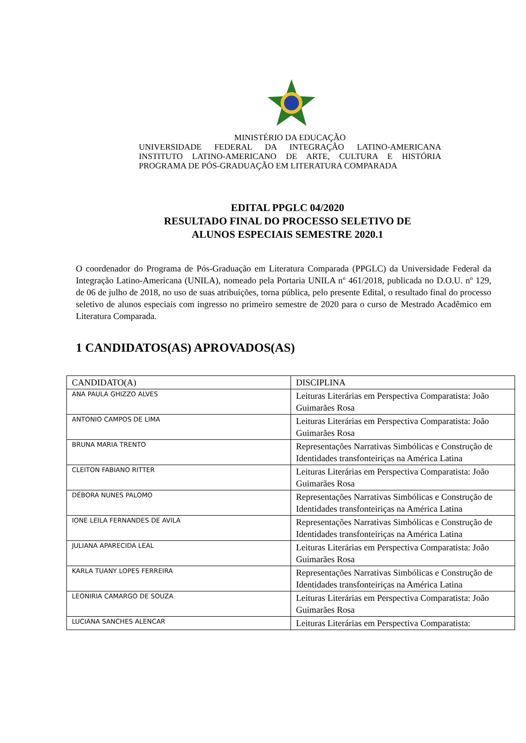MINISTÉRIO DA EDUCAÇÃO
UNIVERSIDADE FEDERAL DA INTEGRAÇÃO LATINO-AMERICANA INSTITUTO LATINO-AMERICANO DE ARTE, CULTURA E HISTÓRIA PROGRAMA DE PÓS-GRADUAÇÃO EM LITERATURA COMPARADA
EDITAL PPGLC 04/2020
RESULTADO FINAL DO PROCESSO SELETIVO DE
ALUNOS ESPECIAIS SEMESTRE 2020.1
O coordenador do Programa de Pós-Graduação em Literatura Comparada (PPGLC) da Universidade Federal da Integração Latino-Americana (UNILA), nomeado pela Portaria UNILA nº 461/2018, publicada no D.O.U. nº 129, de 06 de julho de 2018, no uso de suas atribuições, torna pública, pelo presente Edital, o resultado final do processo seletivo de alunos especiais com ingresso no primeiro semestre de 2020 para o curso de Mestrado Acadêmico em Literatura Comparada.
1 CANDIDATOS(AS) APROVADOS(AS)
| CANDIDATO(A) | DISCIPLINA |
| --- | --- |
| ANA PAULA GHIZZO ALVES | Leituras Literárias em Perspectiva Comparatista: João Guimarães Rosa |
| ANTONIO CAMPOS DE LIMA | Leituras Literárias em Perspectiva Comparatista: João Guimarães Rosa |
| BRUNA MARIA TRENTO | Representações Narrativas Simbólicas e Construção de Identidades transfonteiriças na América Latina |
| CLEITON FABIANO RITTER | Leituras Literárias em Perspectiva Comparatista: João Guimarães Rosa |
| DÉBORA NUNES PALOMO | Representações Narrativas Simbólicas e Construção de Identidades transfonteiriças na América Latina |
| IONE LEILA FERNANDES DE AVILA | Representações Narrativas Simbólicas e Construção de Identidades transfonteiriças na América Latina |
| JULIANA APARECIDA LEAL | Leituras Literárias em Perspectiva Comparatista: João Guimarães Rosa |
| KARLA TUANY LOPES FERREIRA | Representações Narrativas Simbólicas e Construção de Identidades transfonteiriças na América Latina |
| LEONIRIA CAMARGO DE SOUZA | Leituras Literárias em Perspectiva Comparatista: João Guimarães Rosa |
| LUCIANA SANCHES ALENCAR | Leituras Literárias em Perspectiva Comparatista: |